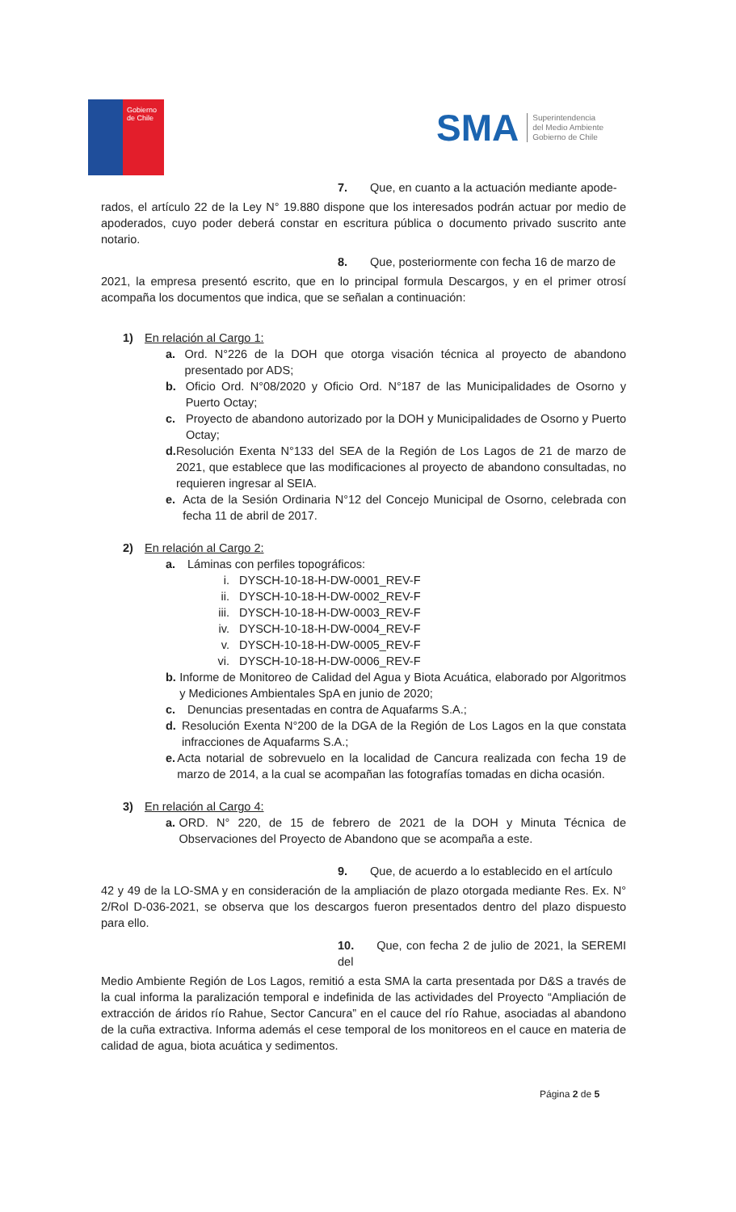Gobierno
de Chile
SMA
Superintendencia
del Medio Ambiente
Gobierno de Chile
7. Que, en cuanto a la actuación mediante apode-
rados, el artículo 22 de la Ley N° 19.880 dispone que los interesados podrán actuar por medio de apoderados, cuyo poder deberá constar en escritura pública o documento privado suscrito ante notario.
8. Que, posteriormente con fecha 16 de marzo de
2021, la empresa presentó escrito, que en lo principal formula Descargos, y en el primer otrosí acompaña los documentos que indica, que se señalan a continuación:
1) En relación al Cargo 1:
a. Ord. N°226 de la DOH que otorga visación técnica al proyecto de abandono presentado por ADS;
b. Oficio Ord. N°08/2020 y Oficio Ord. N°187 de las Municipalidades de Osorno y Puerto Octay;
c. Proyecto de abandono autorizado por la DOH y Municipalidades de Osorno y Puerto Octay;
d. Resolución Exenta N°133 del SEA de la Región de Los Lagos de 21 de marzo de 2021, que establece que las modificaciones al proyecto de abandono consultadas, no requieren ingresar al SEIA.
e. Acta de la Sesión Ordinaria N°12 del Concejo Municipal de Osorno, celebrada con fecha 11 de abril de 2017.
2) En relación al Cargo 2:
a. Láminas con perfiles topográficos:
i. DYSCH-10-18-H-DW-0001_REV-F
ii. DYSCH-10-18-H-DW-0002_REV-F
iii. DYSCH-10-18-H-DW-0003_REV-F
iv. DYSCH-10-18-H-DW-0004_REV-F
v. DYSCH-10-18-H-DW-0005_REV-F
vi. DYSCH-10-18-H-DW-0006_REV-F
b. Informe de Monitoreo de Calidad del Agua y Biota Acuática, elaborado por Algoritmos y Mediciones Ambientales SpA en junio de 2020;
c. Denuncias presentadas en contra de Aquafarms S.A.;
d. Resolución Exenta N°200 de la DGA de la Región de Los Lagos en la que constata infracciones de Aquafarms S.A.;
e. Acta notarial de sobrevuelo en la localidad de Cancura realizada con fecha 19 de marzo de 2014, a la cual se acompañan las fotografías tomadas en dicha ocasión.
3) En relación al Cargo 4:
a. ORD. N° 220, de 15 de febrero de 2021 de la DOH y Minuta Técnica de Observaciones del Proyecto de Abandono que se acompaña a este.
9. Que, de acuerdo a lo establecido en el artículo
42 y 49 de la LO-SMA y en consideración de la ampliación de plazo otorgada mediante Res. Ex. N° 2/Rol D-036-2021, se observa que los descargos fueron presentados dentro del plazo dispuesto para ello.
10. Que, con fecha 2 de julio de 2021, la SEREMI del
Medio Ambiente Región de Los Lagos, remitió a esta SMA la carta presentada por D&S a través de la cual informa la paralización temporal e indefinida de las actividades del Proyecto “Ampliación de extracción de áridos río Rahue, Sector Cancura” en el cauce del río Rahue, asociadas al abandono de la cuña extractiva. Informa además el cese temporal de los monitoreos en el cauce en materia de calidad de agua, biota acuática y sedimentos.
Página 2 de 5